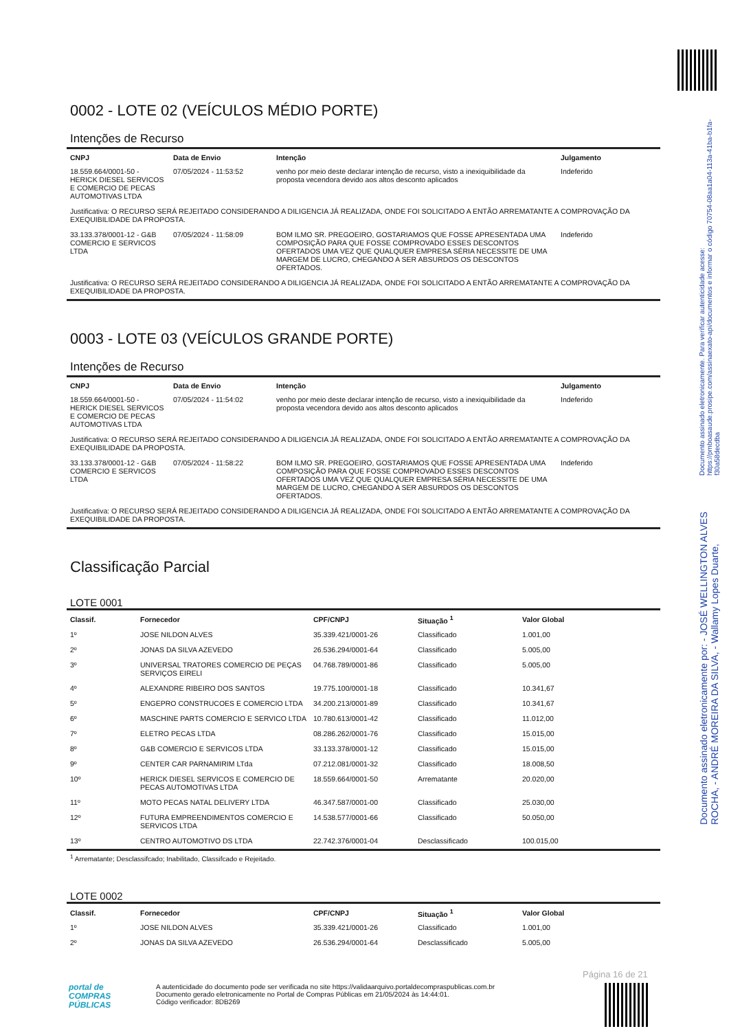Documento assinado eletronicamente por: - JOSÉ WELLINGTON ALVES ROCHA, - ANDRÉ MOREIRA DA SILVA, - Wallamy Lopes Duarte, Documento assinado eletronicamente. Para verificar autenticidade acesse: https://pmboasaude.prosipe.com/assinaexato-api/documentos e informar o código 70754-08aa1a04-113a-41ba-b1fa-f30a58decdba
0002 - LOTE 02 (VEÍCULOS MÉDIO PORTE)
Intenções de Recurso
| CNPJ | Data de Envio | Intenção | Julgamento |
| --- | --- | --- | --- |
| 18.559.664/0001-50 - HERICK DIESEL SERVICOS E COMERCIO DE PECAS AUTOMOTIVAS LTDA | 07/05/2024 - 11:53:52 | venho por meio deste declarar intenção de recurso, visto a inexiquibilidade da proposta vecendora devido aos altos desconto aplicados | Indeferido |
| Justificativa: O RECURSO SERÁ REJEITADO CONSIDERANDO A DILIGENCIA JÁ REALIZADA, ONDE FOI SOLICITADO A ENTÃO ARREMATANTE A COMPROVAÇÃO DA EXEQUIBILIDADE DA PROPOSTA. | | | |
| 33.133.378/0001-12 - G&B COMERCIO E SERVICOS LTDA | 07/05/2024 - 11:58:09 | BOM ILMO SR. PREGOEIRO, GOSTARIAMOS QUE FOSSE APRESENTADA UMA COMPOSIÇÃO PARA QUE FOSSE COMPROVADO ESSES DESCONTOS OFERTADOS UMA VEZ QUE QUALQUER EMPRESA SÉRIA NECESSITE DE UMA MARGEM DE LUCRO, CHEGANDO A SER ABSURDOS OS DESCONTOS OFERTADOS. | Indeferido |
| Justificativa: O RECURSO SERÁ REJEITADO CONSIDERANDO A DILIGENCIA JÁ REALIZADA, ONDE FOI SOLICITADO A ENTÃO ARREMATANTE A COMPROVAÇÃO DA EXEQUIBILIDADE DA PROPOSTA. | | | |
0003 - LOTE 03 (VEÍCULOS GRANDE PORTE)
Intenções de Recurso
| CNPJ | Data de Envio | Intenção | Julgamento |
| --- | --- | --- | --- |
| 18.559.664/0001-50 - HERICK DIESEL SERVICOS E COMERCIO DE PECAS AUTOMOTIVAS LTDA | 07/05/2024 - 11:54:02 | venho por meio deste declarar intenção de recurso, visto a inexiquibilidade da proposta vecendora devido aos altos desconto aplicados | Indeferido |
| Justificativa: O RECURSO SERÁ REJEITADO CONSIDERANDO A DILIGENCIA JÁ REALIZADA, ONDE FOI SOLICITADO A ENTÃO ARREMATANTE A COMPROVAÇÃO DA EXEQUIBILIDADE DA PROPOSTA. | | | |
| 33.133.378/0001-12 - G&B COMERCIO E SERVICOS LTDA | 07/05/2024 - 11:58:22 | BOM ILMO SR. PREGOEIRO, GOSTARIAMOS QUE FOSSE APRESENTADA UMA COMPOSIÇÃO PARA QUE FOSSE COMPROVADO ESSES DESCONTOS OFERTADOS UMA VEZ QUE QUALQUER EMPRESA SÉRIA NECESSITE DE UMA MARGEM DE LUCRO, CHEGANDO A SER ABSURDOS OS DESCONTOS OFERTADOS. | Indeferido |
| Justificativa: O RECURSO SERÁ REJEITADO CONSIDERANDO A DILIGENCIA JÁ REALIZADA, ONDE FOI SOLICITADO A ENTÃO ARREMATANTE A COMPROVAÇÃO DA EXEQUIBILIDADE DA PROPOSTA. | | | |
Classificação Parcial
LOTE 0001
| Classif. | Fornecedor | CPF/CNPJ | Situação <sup>1</sup> | Valor Global |
| --- | --- | --- | --- | --- |
| 1º | JOSE NILDON ALVES | 35.339.421/0001-26 | Classificado | 1.001,00 |
| 2º | JONAS DA SILVA AZEVEDO | 26.536.294/0001-64 | Classificado | 5.005,00 |
| 3º | UNIVERSAL TRATORES COMERCIO DE PEÇAS SERVIÇOS EIRELI | 04.768.789/0001-86 | Classificado | 5.005,00 |
| 4º | ALEXANDRE RIBEIRO DOS SANTOS | 19.775.100/0001-18 | Classificado | 10.341,67 |
| 5º | ENGEPRO CONSTRUCOES E COMERCIO LTDA | 34.200.213/0001-89 | Classificado | 10.341,67 |
| 6º | MASCHINE PARTS COMERCIO E SERVICO LTDA | 10.780.613/0001-42 | Classificado | 11.012,00 |
| 7º | ELETRO PECAS LTDA | 08.286.262/0001-76 | Classificado | 15.015,00 |
| 8º | G&B COMERCIO E SERVICOS LTDA | 33.133.378/0001-12 | Classificado | 15.015,00 |
| 9º | CENTER CAR PARNAMIRIM LTda | 07.212.081/0001-32 | Classificado | 18.008,50 |
| 10º | HERICK DIESEL SERVICOS E COMERCIO DE PECAS AUTOMOTIVAS LTDA | 18.559.664/0001-50 | Arrematante | 20.020,00 |
| 11º | MOTO PECAS NATAL DELIVERY LTDA | 46.347.587/0001-00 | Classificado | 25.030,00 |
| 12º | FUTURA EMPREENDIMENTOS COMERCIO E SERVICOS LTDA | 14.538.577/0001-66 | Classificado | 50.050,00 |
| 13º | CENTRO AUTOMOTIVO DS LTDA | 22.742.376/0001-04 | Desclassificado | 100.015,00 |
<sup>1</sup> Arrematante; Desclassifcado; Inabilitado, Classifcado e Rejeitado.
LOTE 0002
| Classif. | Fornecedor | CPF/CNPJ | Situação <sup>1</sup> | Valor Global |
| --- | --- | --- | --- | --- |
| 1º | JOSE NILDON ALVES | 35.339.421/0001-26 | Classificado | 1.001,00 |
| 2º | JONAS DA SILVA AZEVEDO | 26.536.294/0001-64 | Desclassificado | 5.005,00 |
Página 16 de 21
portal de
COMPRAS
PÚBLICAS
A autenticidade do documento pode ser verificada no site https://validaarquivo.portaldecompraspublicas.com.br
Documento gerado eletronicamente no Portal de Compras Públicas em 21/05/2024 às 14:44:01.
Código verificador: 8DB269